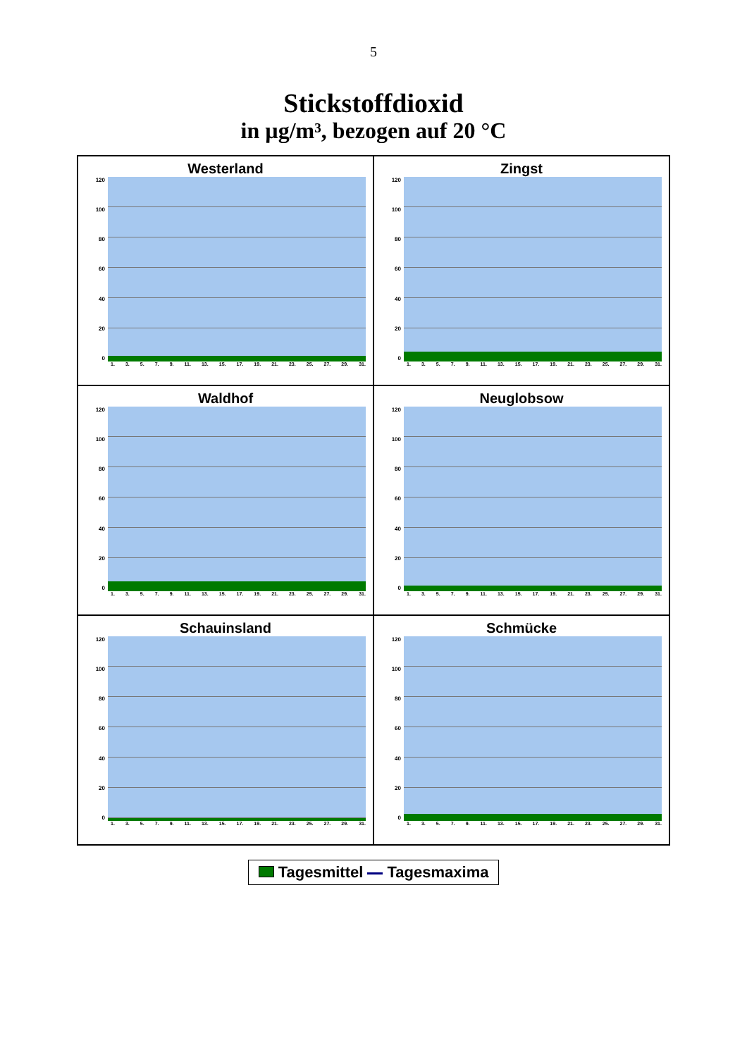5
Stickstoffdioxid
in µg/m³, bezogen auf 20 °C
Westerland
120
100
80
60
40
20
0
1. 3. 5. 7. 9. 11. 13. 15. 17. 19. 21. 23. 25. 27. 29. 31.
Zingst
120
100
80
60
40
20
0
1. 3. 5. 7. 9. 11. 13. 15. 17. 19. 21. 23. 25. 27. 29. 31.
Waldhof
120
100
80
60
40
20
0
1. 3. 5. 7. 9. 11. 13. 15. 17. 19. 21. 23. 25. 27. 29. 31.
Neuglobsow
120
100
80
60
40
20
0
1. 3. 5. 7. 9. 11. 13. 15. 17. 19. 21. 23. 25. 27. 29. 31.
Schauinsland
120
100
80
60
40
20
0
1. 3. 5. 7. 9. 11. 13. 15. 17. 19. 21. 23. 25. 27. 29. 31.
Schmücke
120
100
80
60
40
20
0
1. 3. 5. 7. 9. 11. 13. 15. 17. 19. 21. 23. 25. 27. 29. 31.
Tagesmittel Tagesmaxima